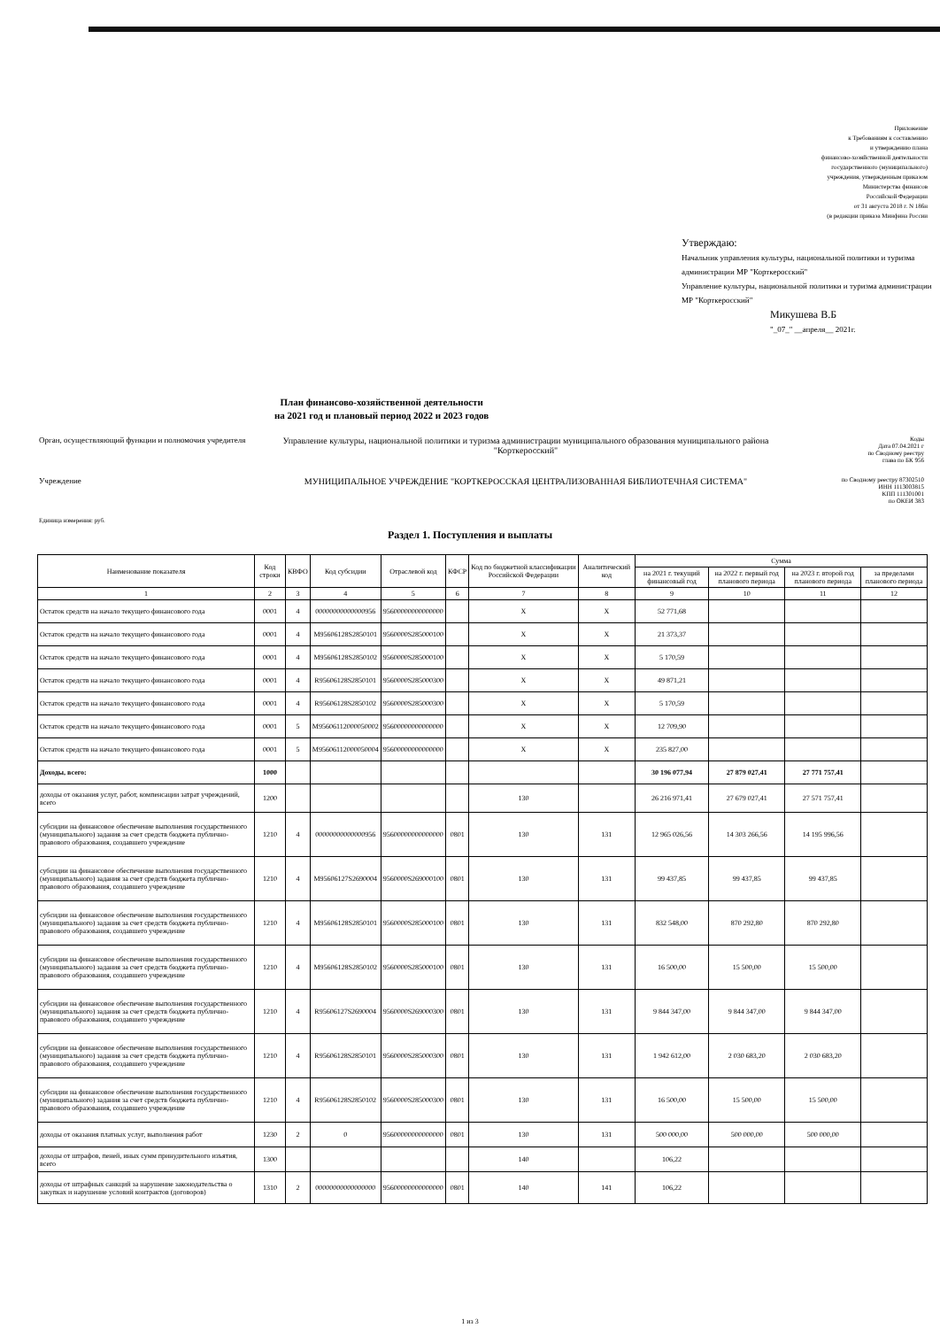Приложение
к Требованиям к составлению
и утверждению плана
финансово-хозяйственной деятельности
государственного (муниципального)
учреждения, утвержденным приказом
Министерства финансов
Российской Федерации
от 31 августа 2018 г. N 186н
(в редакции приказа Минфина России
Утверждаю:
Начальник управления культуры, национальной политики и туризма администрации МР "Корткеросский"
Управление культуры, национальной политики и туризма администрации МР "Корткеросский"
Микушева В.Б
"_07_" __апреля__ 2021г.
План финансово-хозяйственной деятельности
на 2021 год и плановый период 2022 и 2023 годов
Орган, осуществляющий функции и полномочия учредителя
Управление культуры, национальной политики и туризма администрации муниципального образования муниципального района "Корткеросский"
Коды
Дата 07.04.2021 г
по Сводному реестру
глава по БК 956
Учреждение МУНИЦИПАЛЬНОЕ УЧРЕЖДЕНИЕ "КОРТКЕРОССКАЯ ЦЕНТРАЛИЗОВАННАЯ БИБЛИОТЕЧНАЯ СИСТЕМА"
по Сводному реестру 87302510
ИНН 1113003815
КПП 111301001
по ОКЕИ 383
Единица измерения: руб.
Раздел 1. Поступления и выплаты
| Наименование показателя | Код строки | КВФО | Код субсидии | Отраслевой код | КФСР | Код по бюджетной классификации Российской Федерации | Аналитический код | Сумма | | | |
| --- | --- | --- | --- | --- | --- | --- | --- | --- | --- | --- | --- |
| | | | | | | | | на 2021 г. текущий финансовый год | на 2022 г. первый год планового периода | на 2023 г. второй год планового периода | за пределами планового периода |
| 1 | 2 | 3 | 4 | 5 | 6 | 7 | 8 | 9 | 10 | 11 | 12 |
| Остаток средств на начало текущего финансового года | 0001 | 4 | 00000000000000956 | 95600000000000000 | | X | X | 52 771,68 | | | |
| Остаток средств на начало текущего финансового года | 0001 | 4 | M95606128S2850101 | 9560000S285000100 | | X | X | 21 373,37 | | | |
| Остаток средств на начало текущего финансового года | 0001 | 4 | M95606128S2850102 | 9560000S285000100 | | X | X | 5 170,59 | | | |
| Остаток средств на начало текущего финансового года | 0001 | 4 | R95606128S2850101 | 9560000S285000300 | | X | X | 49 871,21 | | | |
| Остаток средств на начало текущего финансового года | 0001 | 4 | R95606128S2850102 | 9560000S285000300 | | X | X | 5 170,59 | | | |
| Остаток средств на начало текущего финансового года | 0001 | 5 | M95606112000050002 | 95600000000000000 | | X | X | 12 709,90 | | | |
| Остаток средств на начало текущего финансового года | 0001 | 5 | M95606112000050004 | 95600000000000000 | | X | X | 235 827,00 | | | |
| Доходы, всего: | 1000 | | | | | | | 30 196 077,94 | 27 879 027,41 | 27 771 757,41 | |
| доходы от оказания услуг, работ, компенсации затрат учреждений, всего | 1200 | | | | | 130 | | 26 216 971,41 | 27 679 027,41 | 27 571 757,41 | |
| субсидии на финансовое обеспечение выполнения государственного (муниципального) задания за счет средств бюджета публично-правового образования, создавшего учреждение | 1210 | 4 | 00000000000000956 | 95600000000000000 | 0801 | 130 | 131 | 12 965 026,56 | 14 303 266,56 | 14 195 996,56 | |
| субсидии на финансовое обеспечение выполнения государственного (муниципального) задания за счет средств бюджета публично-правового образования, создавшего учреждение | 1210 | 4 | M95606127S2690004 | 9560000S269000100 | 0801 | 130 | 131 | 99 437,85 | 99 437,85 | 99 437,85 | |
| субсидии на финансовое обеспечение выполнения государственного (муниципального) задания за счет средств бюджета публично-правового образования, создавшего учреждение | 1210 | 4 | M95606128S2850101 | 9560000S285000100 | 0801 | 130 | 131 | 832 548,00 | 870 292,80 | 870 292,80 | |
| субсидии на финансовое обеспечение выполнения государственного (муниципального) задания за счет средств бюджета публично-правового образования, создавшего учреждение | 1210 | 4 | M95606128S2850102 | 9560000S285000100 | 0801 | 130 | 131 | 16 500,00 | 15 500,00 | 15 500,00 | |
| субсидии на финансовое обеспечение выполнения государственного (муниципального) задания за счет средств бюджета публично-правового образования, создавшего учреждение | 1210 | 4 | R95606127S2690004 | 9560000S269000300 | 0801 | 130 | 131 | 9 844 347,00 | 9 844 347,00 | 9 844 347,00 | |
| субсидии на финансовое обеспечение выполнения государственного (муниципального) задания за счет средств бюджета публично-правового образования, создавшего учреждение | 1210 | 4 | R95606128S2850101 | 9560000S285000300 | 0801 | 130 | 131 | 1 942 612,00 | 2 030 683,20 | 2 030 683,20 | |
| субсидии на финансовое обеспечение выполнения государственного (муниципального) задания за счет средств бюджета публично-правового образования, создавшего учреждение | 1210 | 4 | R95606128S2850102 | 9560000S285000300 | 0801 | 130 | 131 | 16 500,00 | 15 500,00 | 15 500,00 | |
| доходы от оказания платных услуг, выполнения работ | 1230 | 2 | 0 | 95600000000000000 | 0801 | 130 | 131 | 500 000,00 | 500 000,00 | 500 000,00 | |
| доходы от штрафов, пеней, иных сумм принудительного изъятия, всего | 1300 | | | | | 140 | | 106,22 | | | |
| доходы от штрафных санкций за нарушение законодательства о закупках и нарушение условий контрактов (договоров) | 1310 | 2 | 00000000000000000 | 95600000000000000 | 0801 | 140 | 141 | 106,22 | | | |
1 из 3